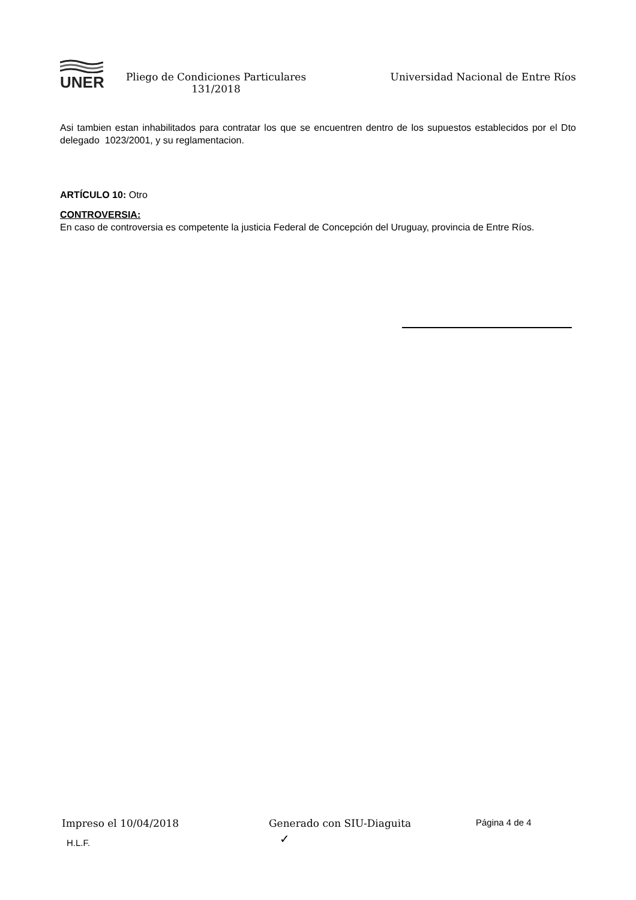UNER
Pliego de Condiciones Particulares 131/2018
Universidad Nacional de Entre Ríos
Asi tambien estan inhabilitados para contratar los que se encuentren dentro de los supuestos establecidos por el Dto delegado 1023/2001, y su reglamentacion.
ARTÍCULO 10: Otro
CONTROVERSIA:
En caso de controversia es competente la justicia Federal de Concepción del Uruguay, provincia de Entre Ríos.
Impreso el 10/04/2018
H.L.F.
Generado con SIU-Diaguita
✓
Página 4 de 4